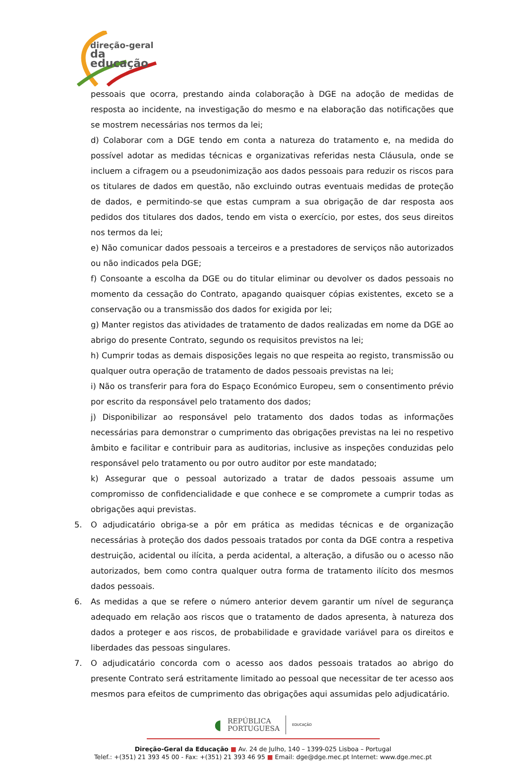direção-geral
da educação
pessoais que ocorra, prestando ainda colaboração à DGE na adoção de medidas de resposta ao incidente, na investigação do mesmo e na elaboração das notificações que se mostrem necessárias nos termos da lei;
d) Colaborar com a DGE tendo em conta a natureza do tratamento e, na medida do possível adotar as medidas técnicas e organizativas referidas nesta Cláusula, onde se incluem a cifragem ou a pseudonimização aos dados pessoais para reduzir os riscos para os titulares de dados em questão, não excluindo outras eventuais medidas de proteção de dados, e permitindo-se que estas cumpram a sua obrigação de dar resposta aos pedidos dos titulares dos dados, tendo em vista o exercício, por estes, dos seus direitos nos termos da lei;
e) Não comunicar dados pessoais a terceiros e a prestadores de serviços não autorizados ou não indicados pela DGE;
f) Consoante a escolha da DGE ou do titular eliminar ou devolver os dados pessoais no momento da cessação do Contrato, apagando quaisquer cópias existentes, exceto se a conservação ou a transmissão dos dados for exigida por lei;
g) Manter registos das atividades de tratamento de dados realizadas em nome da DGE ao abrigo do presente Contrato, segundo os requisitos previstos na lei;
h) Cumprir todas as demais disposições legais no que respeita ao registo, transmissão ou qualquer outra operação de tratamento de dados pessoais previstas na lei;
i) Não os transferir para fora do Espaço Económico Europeu, sem o consentimento prévio por escrito da responsável pelo tratamento dos dados;
j) Disponibilizar ao responsável pelo tratamento dos dados todas as informações necessárias para demonstrar o cumprimento das obrigações previstas na lei no respetivo âmbito e facilitar e contribuir para as auditorias, inclusive as inspeções conduzidas pelo responsável pelo tratamento ou por outro auditor por este mandatado;
k) Assegurar que o pessoal autorizado a tratar de dados pessoais assume um compromisso de confidencialidade e que conhece e se compromete a cumprir todas as obrigações aqui previstas.
5. O adjudicatário obriga-se a pôr em prática as medidas técnicas e de organização necessárias à proteção dos dados pessoais tratados por conta da DGE contra a respetiva destruição, acidental ou ilícita, a perda acidental, a alteração, a difusão ou o acesso não autorizados, bem como contra qualquer outra forma de tratamento ilícito dos mesmos dados pessoais.
6. As medidas a que se refere o número anterior devem garantir um nível de segurança adequado em relação aos riscos que o tratamento de dados apresenta, à natureza dos dados a proteger e aos riscos, de probabilidade e gravidade variável para os direitos e liberdades das pessoas singulares.
7. O adjudicatário concorda com o acesso aos dados pessoais tratados ao abrigo do presente Contrato será estritamente limitado ao pessoal que necessitar de ter acesso aos mesmos para efeitos de cumprimento das obrigações aqui assumidas pelo adjudicatário.
◖
REPÚBLICA
PORTUGUESA
EDUCAÇÃO
Direção-Geral da Educação ■ Av. 24 de Julho, 140 – 1399-025 Lisboa – Portugal
Telef.: +(351) 21 393 45 00 - Fax: +(351) 21 393 46 95 ■ Email: dge@dge.mec.pt Internet: www.dge.mec.pt